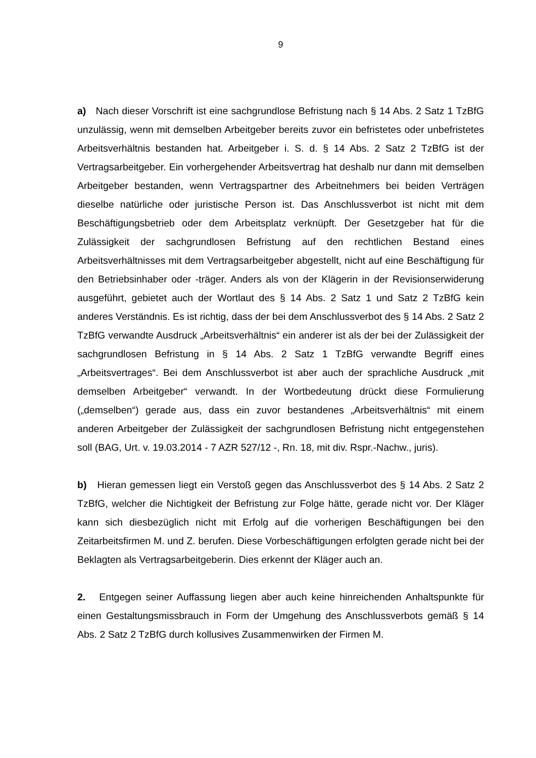9
a) Nach dieser Vorschrift ist eine sachgrundlose Befristung nach § 14 Abs. 2 Satz 1 TzBfG unzulässig, wenn mit demselben Arbeitgeber bereits zuvor ein befristetes oder unbefristetes Arbeitsverhältnis bestanden hat. Arbeitgeber i. S. d. § 14 Abs. 2 Satz 2 TzBfG ist der Vertragsarbeitgeber. Ein vorhergehender Arbeitsvertrag hat deshalb nur dann mit demselben Arbeitgeber bestanden, wenn Vertragspartner des Arbeitnehmers bei beiden Verträgen dieselbe natürliche oder juristische Person ist. Das Anschlussverbot ist nicht mit dem Beschäftigungsbetrieb oder dem Arbeitsplatz verknüpft. Der Gesetzgeber hat für die Zulässigkeit der sachgrundlosen Befristung auf den rechtlichen Bestand eines Arbeitsverhältnisses mit dem Vertragsarbeitgeber abgestellt, nicht auf eine Beschäftigung für den Betriebsinhaber oder -träger. Anders als von der Klägerin in der Revisionserwiderung ausgeführt, gebietet auch der Wortlaut des § 14 Abs. 2 Satz 1 und Satz 2 TzBfG kein anderes Verständnis. Es ist richtig, dass der bei dem Anschlussverbot des § 14 Abs. 2 Satz 2 TzBfG verwandte Ausdruck „Arbeitsverhältnis“ ein anderer ist als der bei der Zulässigkeit der sachgrundlosen Befristung in § 14 Abs. 2 Satz 1 TzBfG verwandte Begriff eines „Arbeitsvertrages“. Bei dem Anschlussverbot ist aber auch der sprachliche Ausdruck „mit demselben Arbeitgeber“ verwandt. In der Wortbedeutung drückt diese Formulierung („demselben“) gerade aus, dass ein zuvor bestandenes „Arbeitsverhältnis“ mit einem anderen Arbeitgeber der Zulässigkeit der sachgrundlosen Befristung nicht entgegenstehen soll (BAG, Urt. v. 19.03.2014 - 7 AZR 527/12 -, Rn. 18, mit div. Rspr.-Nachw., juris).
b) Hieran gemessen liegt ein Verstoß gegen das Anschlussverbot des § 14 Abs. 2 Satz 2 TzBfG, welcher die Nichtigkeit der Befristung zur Folge hätte, gerade nicht vor. Der Kläger kann sich diesbezüglich nicht mit Erfolg auf die vorherigen Beschäftigungen bei den Zeitarbeitsfirmen M. und Z. berufen. Diese Vorbeschäftigungen erfolgten gerade nicht bei der Beklagten als Vertragsarbeitgeberin. Dies erkennt der Kläger auch an.
2. Entgegen seiner Auffassung liegen aber auch keine hinreichenden Anhaltspunkte für einen Gestaltungsmissbrauch in Form der Umgehung des Anschlussverbots gemäß § 14 Abs. 2 Satz 2 TzBfG durch kollusives Zusammenwirken der Firmen M.